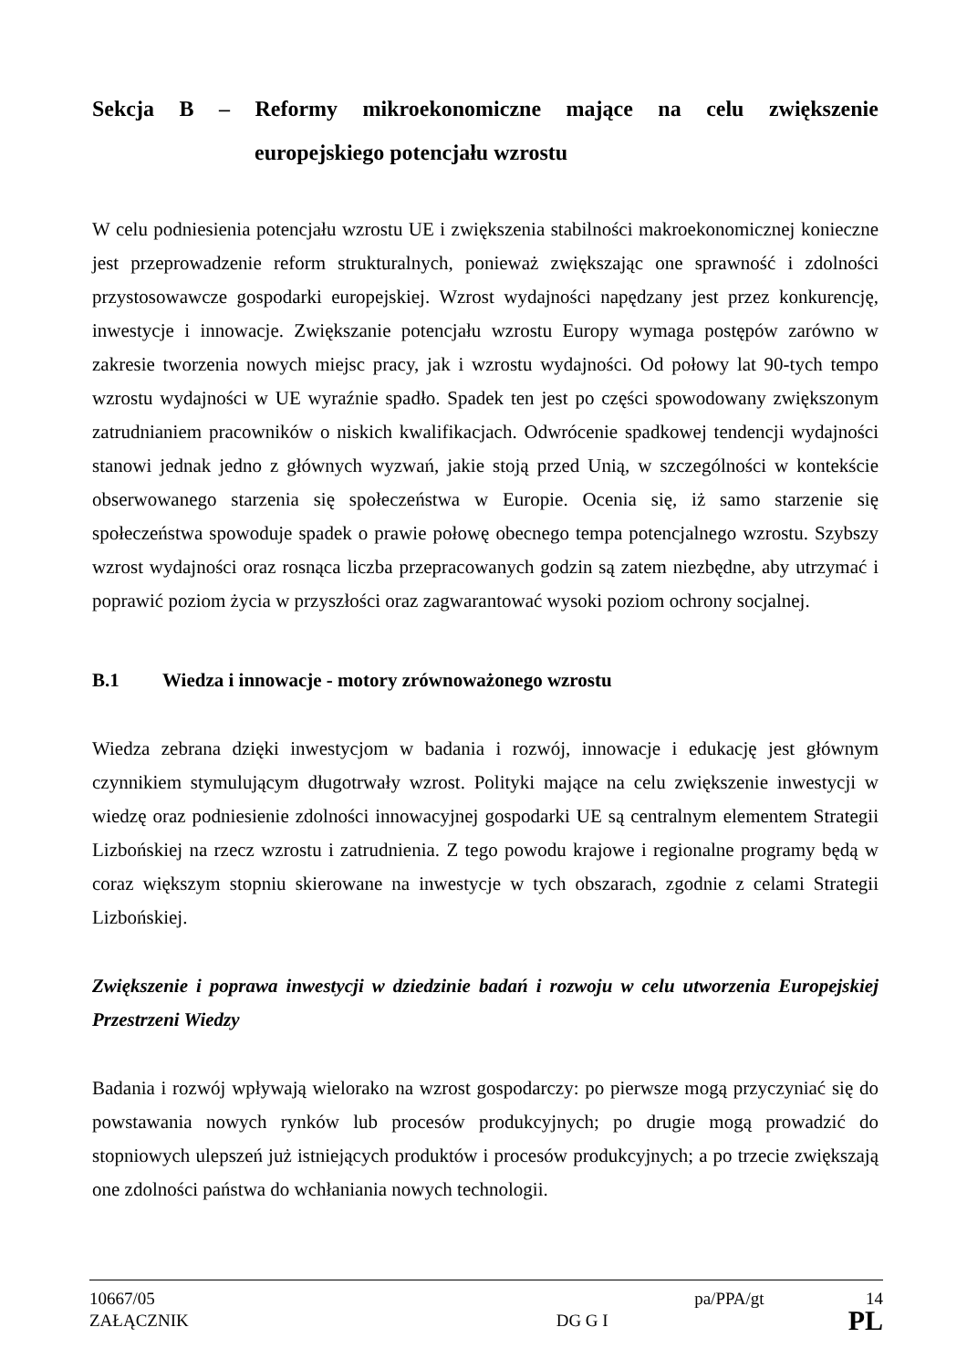Sekcja B – Reformy mikroekonomiczne mające na celu zwiększenie
europejskiego potencjału wzrostu
W celu podniesienia potencjału wzrostu UE i zwiększenia stabilności makroekonomicznej konieczne jest przeprowadzenie reform strukturalnych, ponieważ zwiększając one sprawność i zdolności przystosowawcze gospodarki europejskiej. Wzrost wydajności napędzany jest przez konkurencję, inwestycje i innowacje. Zwiększanie potencjału wzrostu Europy wymaga postępów zarówno w zakresie tworzenia nowych miejsc pracy, jak i wzrostu wydajności. Od połowy lat 90-tych tempo wzrostu wydajności w UE wyraźnie spadło. Spadek ten jest po części spowodowany zwiększonym zatrudnianiem pracowników o niskich kwalifikacjach. Odwrócenie spadkowej tendencji wydajności stanowi jednak jedno z głównych wyzwań, jakie stoją przed Unią, w szczególności w kontekście obserwowanego starzenia się społeczeństwa w Europie. Ocenia się, iż samo starzenie się społeczeństwa spowoduje spadek o prawie połowę obecnego tempa potencjalnego wzrostu. Szybszy wzrost wydajności oraz rosnąca liczba przepracowanych godzin są zatem niezbędne, aby utrzymać i poprawić poziom życia w przyszłości oraz zagwarantować wysoki poziom ochrony socjalnej.
B.1 Wiedza i innowacje - motory zrównoważonego wzrostu
Wiedza zebrana dzięki inwestycjom w badania i rozwój, innowacje i edukację jest głównym czynnikiem stymulującym długotrwały wzrost. Polityki mające na celu zwiększenie inwestycji w wiedzę oraz podniesienie zdolności innowacyjnej gospodarki UE są centralnym elementem Strategii Lizbońskiej na rzecz wzrostu i zatrudnienia. Z tego powodu krajowe i regionalne programy będą w coraz większym stopniu skierowane na inwestycje w tych obszarach, zgodnie z celami Strategii Lizbońskiej.
Zwiększenie i poprawa inwestycji w dziedzinie badań i rozwoju w celu utworzenia Europejskiej Przestrzeni Wiedzy
Badania i rozwój wpływają wielorako na wzrost gospodarczy: po pierwsze mogą przyczyniać się do powstawania nowych rynków lub procesów produkcyjnych; po drugie mogą prowadzić do stopniowych ulepszeń już istniejących produktów i procesów produkcyjnych; a po trzecie zwiększają one zdolności państwa do wchłaniania nowych technologii.
10667/05 pa/PPA/gt 14
ZAŁĄCZNIK DG G I PL